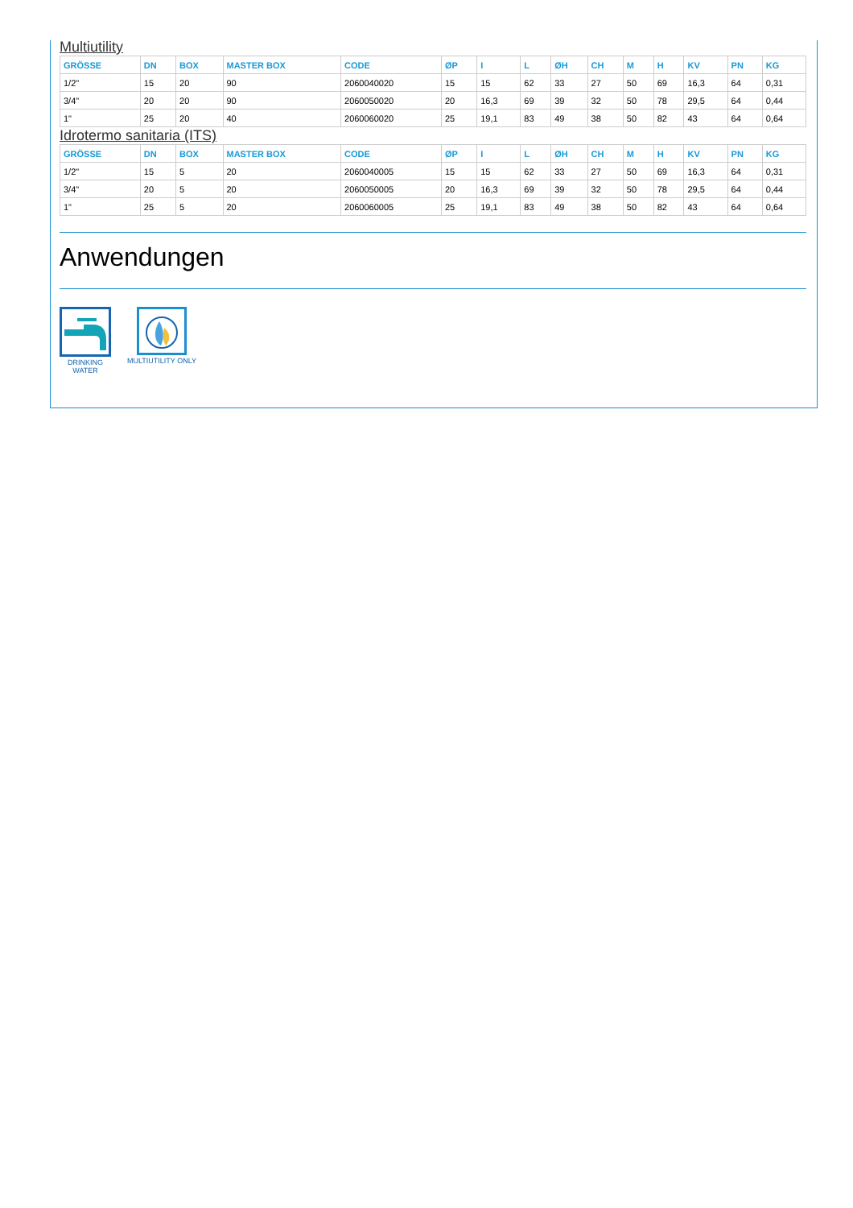Multiutility
| GRÖSSE | DN | BOX | MASTER BOX | CODE | ØP | I | L | ØH | CH | M | H | KV | PN | KG |
| --- | --- | --- | --- | --- | --- | --- | --- | --- | --- | --- | --- | --- | --- | --- |
| 1/2" | 15 | 20 | 90 | 2060040020 | 15 | 15 | 62 | 33 | 27 | 50 | 69 | 16,3 | 64 | 0,31 |
| 3/4" | 20 | 20 | 90 | 2060050020 | 20 | 16,3 | 69 | 39 | 32 | 50 | 78 | 29,5 | 64 | 0,44 |
| 1" | 25 | 20 | 40 | 2060060020 | 25 | 19,1 | 83 | 49 | 38 | 50 | 82 | 43 | 64 | 0,64 |
Idrotermo sanitaria (ITS)
| GRÖSSE | DN | BOX | MASTER BOX | CODE | ØP | I | L | ØH | CH | M | H | KV | PN | KG |
| --- | --- | --- | --- | --- | --- | --- | --- | --- | --- | --- | --- | --- | --- | --- |
| 1/2" | 15 | 5 | 20 | 2060040005 | 15 | 15 | 62 | 33 | 27 | 50 | 69 | 16,3 | 64 | 0,31 |
| 3/4" | 20 | 5 | 20 | 2060050005 | 20 | 16,3 | 69 | 39 | 32 | 50 | 78 | 29,5 | 64 | 0,44 |
| 1" | 25 | 5 | 20 | 2060060005 | 25 | 19,1 | 83 | 49 | 38 | 50 | 82 | 43 | 64 | 0,64 |
Anwendungen
DRINKING
WATER
MULTIUTILITY ONLY